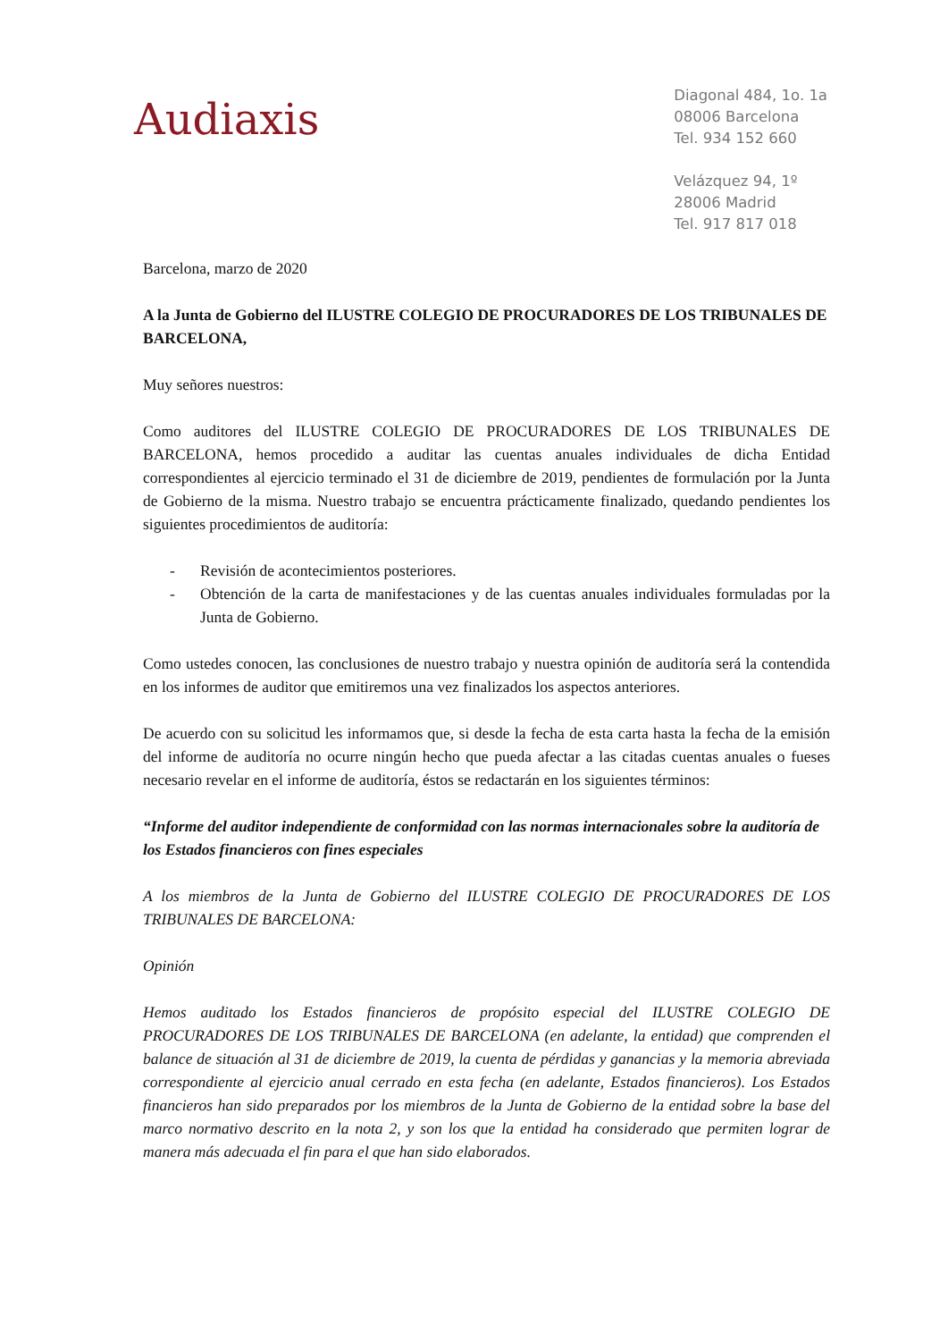Audiaxis
Diagonal 484, 1o. 1a
08006 Barcelona
Tel. 934 152 660
Velázquez 94, 1º
28006 Madrid
Tel. 917 817 018
Barcelona, marzo de 2020
A la Junta de Gobierno del ILUSTRE COLEGIO DE PROCURADORES DE LOS TRIBUNALES DE BARCELONA,
Muy señores nuestros:
Como auditores del ILUSTRE COLEGIO DE PROCURADORES DE LOS TRIBUNALES DE BARCELONA, hemos procedido a auditar las cuentas anuales individuales de dicha Entidad correspondientes al ejercicio terminado el 31 de diciembre de 2019, pendientes de formulación por la Junta de Gobierno de la misma. Nuestro trabajo se encuentra prácticamente finalizado, quedando pendientes los siguientes procedimientos de auditoría:
- Revisión de acontecimientos posteriores.
- Obtención de la carta de manifestaciones y de las cuentas anuales individuales formuladas por la Junta de Gobierno.
Como ustedes conocen, las conclusiones de nuestro trabajo y nuestra opinión de auditoría será la contendida en los informes de auditor que emitiremos una vez finalizados los aspectos anteriores.
De acuerdo con su solicitud les informamos que, si desde la fecha de esta carta hasta la fecha de la emisión del informe de auditoría no ocurre ningún hecho que pueda afectar a las citadas cuentas anuales o fueses necesario revelar en el informe de auditoría, éstos se redactarán en los siguientes términos:
“Informe del auditor independiente de conformidad con las normas internacionales sobre la auditoría de los Estados financieros con fines especiales
A los miembros de la Junta de Gobierno del ILUSTRE COLEGIO DE PROCURADORES DE LOS TRIBUNALES DE BARCELONA:
Opinión
Hemos auditado los Estados financieros de propósito especial del ILUSTRE COLEGIO DE PROCURADORES DE LOS TRIBUNALES DE BARCELONA (en adelante, la entidad) que comprenden el balance de situación al 31 de diciembre de 2019, la cuenta de pérdidas y ganancias y la memoria abreviada correspondiente al ejercicio anual cerrado en esta fecha (en adelante, Estados financieros). Los Estados financieros han sido preparados por los miembros de la Junta de Gobierno de la entidad sobre la base del marco normativo descrito en la nota 2, y son los que la entidad ha considerado que permiten lograr de manera más adecuada el fin para el que han sido elaborados.